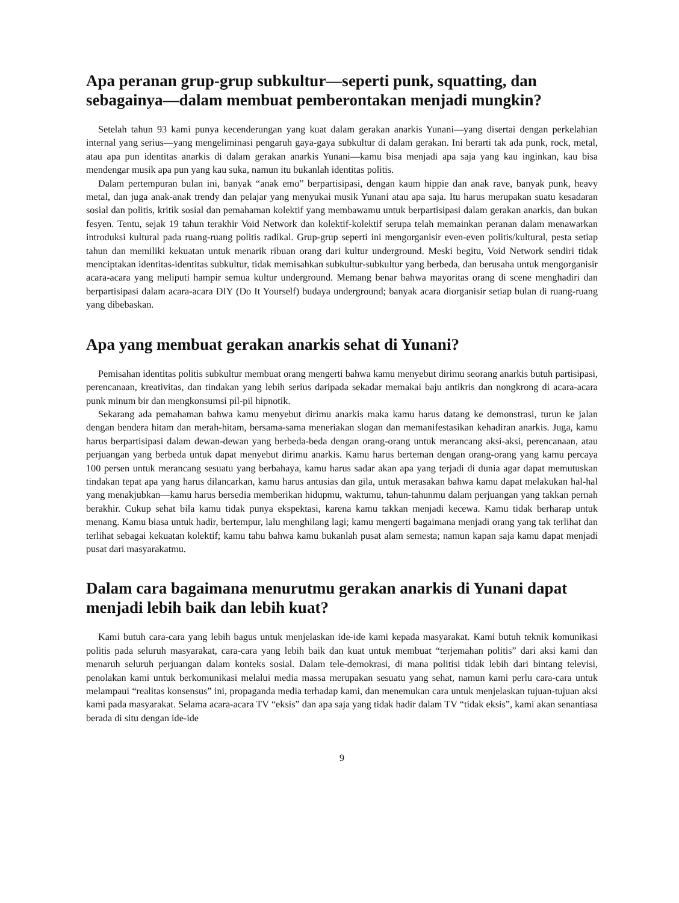Apa peranan grup-grup subkultur—seperti punk, squatting, dan sebagainya—dalam membuat pemberontakan menjadi mungkin?
Setelah tahun 93 kami punya kecenderungan yang kuat dalam gerakan anarkis Yunani—yang disertai dengan perkelahian internal yang serius—yang mengeliminasi pengaruh gaya-gaya subkultur di dalam gerakan. Ini berarti tak ada punk, rock, metal, atau apa pun identitas anarkis di dalam gerakan anarkis Yunani—kamu bisa menjadi apa saja yang kau inginkan, kau bisa mendengar musik apa pun yang kau suka, namun itu bukanlah identitas politis.
Dalam pertempuran bulan ini, banyak “anak emo” berpartisipasi, dengan kaum hippie dan anak rave, banyak punk, heavy metal, dan juga anak-anak trendy dan pelajar yang menyukai musik Yunani atau apa saja. Itu harus merupakan suatu kesadaran sosial dan politis, kritik sosial dan pemahaman kolektif yang membawamu untuk berpartisipasi dalam gerakan anarkis, dan bukan fesyen. Tentu, sejak 19 tahun terakhir Void Network dan kolektif-kolektif serupa telah memainkan peranan dalam menawarkan introduksi kultural pada ruang-ruang politis radikal. Grup-grup seperti ini mengorganisir even-even politis/kultural, pesta setiap tahun dan memiliki kekuatan untuk menarik ribuan orang dari kultur underground. Meski begitu, Void Network sendiri tidak menciptakan identitas-identitas subkultur, tidak memisahkan subkultur-subkultur yang berbeda, dan berusaha untuk mengorganisir acara-acara yang meliputi hampir semua kultur underground. Memang benar bahwa mayoritas orang di scene menghadiri dan berpartisipasi dalam acara-acara DIY (Do It Yourself) budaya underground; banyak acara diorganisir setiap bulan di ruang-ruang yang dibebaskan.
Apa yang membuat gerakan anarkis sehat di Yunani?
Pemisahan identitas politis subkultur membuat orang mengerti bahwa kamu menyebut dirimu seorang anarkis butuh partisipasi, perencanaan, kreativitas, dan tindakan yang lebih serius daripada sekadar memakai baju antikris dan nongkrong di acara-acara punk minum bir dan mengkonsumsi pil-pil hipnotik.
Sekarang ada pemahaman bahwa kamu menyebut dirimu anarkis maka kamu harus datang ke demonstrasi, turun ke jalan dengan bendera hitam dan merah-hitam, bersama-sama meneriakan slogan dan memanifestasikan kehadiran anarkis. Juga, kamu harus berpartisipasi dalam dewan-dewan yang berbeda-beda dengan orang-orang untuk merancang aksi-aksi, perencanaan, atau perjuangan yang berbeda untuk dapat menyebut dirimu anarkis. Kamu harus berteman dengan orang-orang yang kamu percaya 100 persen untuk merancang sesuatu yang berbahaya, kamu harus sadar akan apa yang terjadi di dunia agar dapat memutuskan tindakan tepat apa yang harus dilancarkan, kamu harus antusias dan gila, untuk merasakan bahwa kamu dapat melakukan hal-hal yang menakjubkan—kamu harus bersedia memberikan hidupmu, waktumu, tahun-tahunmu dalam perjuangan yang takkan pernah berakhir. Cukup sehat bila kamu tidak punya ekspektasi, karena kamu takkan menjadi kecewa. Kamu tidak berharap untuk menang. Kamu biasa untuk hadir, bertempur, lalu menghilang lagi; kamu mengerti bagaimana menjadi orang yang tak terlihat dan terlihat sebagai kekuatan kolektif; kamu tahu bahwa kamu bukanlah pusat alam semesta; namun kapan saja kamu dapat menjadi pusat dari masyarakatmu.
Dalam cara bagaimana menurutmu gerakan anarkis di Yunani dapat menjadi lebih baik dan lebih kuat?
Kami butuh cara-cara yang lebih bagus untuk menjelaskan ide-ide kami kepada masyarakat. Kami butuh teknik komunikasi politis pada seluruh masyarakat, cara-cara yang lebih baik dan kuat untuk membuat “terjemahan politis” dari aksi kami dan menaruh seluruh perjuangan dalam konteks sosial. Dalam tele-demokrasi, di mana politisi tidak lebih dari bintang televisi, penolakan kami untuk berkomunikasi melalui media massa merupakan sesuatu yang sehat, namun kami perlu cara-cara untuk melampaui “realitas konsensus” ini, propaganda media terhadap kami, dan menemukan cara untuk menjelaskan tujuan-tujuan aksi kami pada masyarakat. Selama acara-acara TV “eksis” dan apa saja yang tidak hadir dalam TV “tidak eksis”, kami akan senantiasa berada di situ dengan ide-ide
9